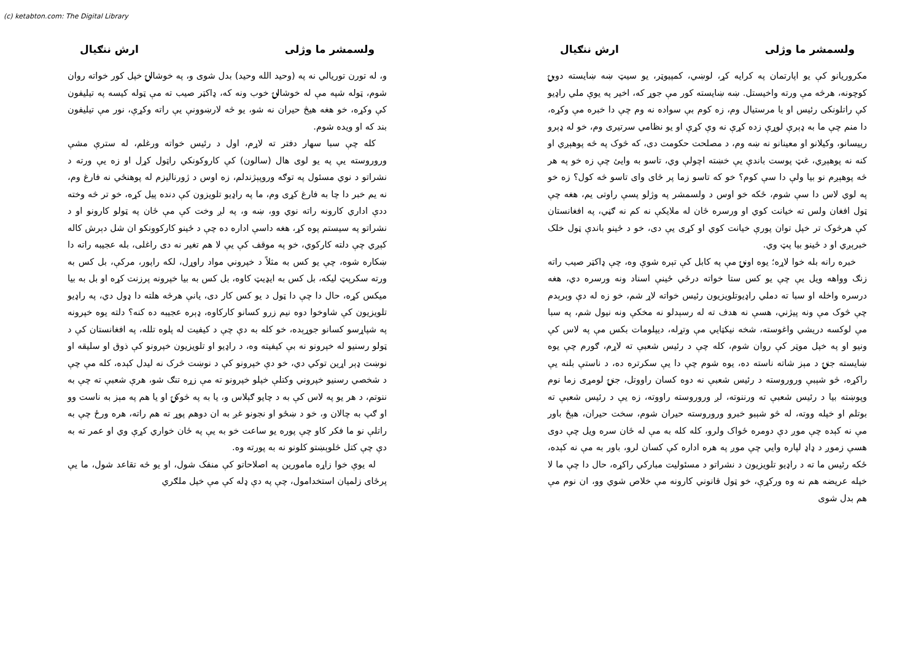(c) ketabton.com: The Digital Library
ولسمشر ما وژلی ارش ننګیال
مکروریانو کې یو اپارتمان په کرایه کړ، لوښي، کمپیوټر، یو سیټ ښه ښایسته دوبۍ کوچونه، هرڅه مې ورته واخیستل. ښه ښایسته کور مې جوړ که، اخیر په یوې ملي راډیو کې راتلونکی رئیس او یا مرستیال وم، زه کوم بې سواده نه وم چې دا خبره مې وکړه، دا منم چې ما به ډېرې لوړې زده کړې نه وې کړې او یو نظامي سرتیری وم، خو له ډېرو رییسانو، وکیلانو او معینانو نه ښه وم، د مصلحت حکومت دی، که څوک په څه پوهېږي او کنه نه پوهېږي، غټ پوست باندې یې خښته اچولې وي، تاسو به وایئ چې زه خو په هر څه پوهېږم نو بیا ولې دا سې کوم؟ خو که تاسو زما پر ځای وای تاسو څه کول؟ زه خو په لوي لاس دا سې شوم، ځکه خو اوس د ولسمشر په وژلو پسې راوتی یم، هغه چې ټول افغان ولس ته خیانت کوي او ورسره ځان له ملایکې نه کم نه ګڼي، په افغانستان کې هرڅوک تر خپل توان پورې خیانت کوي او کړی یې دی، خو د ځینو باندې ټول خلک خبرېږي او د ځینو بیا پټ وي.
خبره رانه بله خوا لاړه؛ یوه اونۍ مې په کابل کې تېره شوې وه، چې ډاکټر صیب راته زنګ وواهه ویل یې چې یو کس ستا خواته درځي ځینې اسناد ونه ورسره دي، هغه درسره واخله او سبا ته دملي راډیوتلویزیون رئیس خواته لاړ شم، خو زه له دې وېرېدم چې څوک مې ونه پیژني، هسې نه هدف ته له رسېدلو نه مخکې ونه نیول شم، په سبا مې لوکسه دریشي واغوسته، شخه نیکټایي مې وتړله، دیپلومات بکس مې په لاس کې ونیو او په خپل موټر کې روان شوم، کله چې د رئیس شعبې ته لاړم، ګورم چې یوه ښایسته جنۍ د مېز شاته ناسته ده، یوه شوم چې دا یې سکرتره ده، د ناستې بلنه یې راکړه، څو شېبې وروروسته د رئیس شعبې نه دوه کسان راووتل، جنۍ لومړی زما نوم وپوښته بیا د رئیس شعبې ته ورننوته، لږ وروروسته راووته، زه یې د رئیس شعبې ته بوتلم او خپله ووته، له څو شېبو خبرو وروروسته حیران شوم، سخت حیران، هېڅ باور مې نه کېده چې موږ دې دومره ځواک ولرو، کله کله به مې له ځان سره ویل چې دوی هسې زموږ د ډاډ لپاره وایي چې موږ په هره اداره کې کسان لرو، باور به مې نه کېده، ځکه رئیس ما ته د راډیو تلویزیون د نشراتو د مسئولیت مبارکي راکړه، حال دا چې ما لا خپله عریضه هم نه وه ورکړې، خو ټول قانوني کارونه مې خلاص شوي وو، ان نوم مې هم بدل شوی
ولسمشر ما وژلی ارش ننګیال
و، له تورن توریالي نه په (وحید الله وحید) بدل شوی و، په خوشالۍ خپل کور خواته روان شوم، ټوله شپه مې له خوشالۍ خوب ونه که، ډاکټر صیب ته مې ټوله کیسه په تیلیفون کې وکړه، خو هغه هیڅ حیران نه شو، یو څه لارښوونې یې راته وکړې، نور مې تیلیفون بند که او ویده شوم.
کله چې سبا سهار دفتر ته لاړم، اول د رئیس خواته ورغلم، له سترې مشې وروروسته یې په یو لوی هال (سالون) کې کاروکونکي راټول کړل او زه یې ورته د نشراتو د نوي مسئول په توګه وروپېژندلم، زه اوس د ژورنالیزم له پوهنځي نه فارغ وم، نه یم خبر دا چا به فارغ کړی وم، ما په راډیو تلویزون کې دنده پیل کړه، خو تر څه وخته ددې اداري کارونه راته نوي وو، ښه و، په لږ وخت کې مې ځان په ټولو کارونو او د نشراتو په سیستم پوه کړ، هغه داسې اداره ده چې د ځینو کارکوونکو ان شل دېرش کاله کېږي چې دلته کارکوي، خو په موقف کې یې لا هم تغیر نه دی راغلی، بله عجیبه راته دا ښکاره شوه، چې یو کس به مثلاً د خپروني مواد راوړل، لکه راپور، مرکې، بل کس به ورته سکرپټ لیکه، بل کس به ایډیټ کاوه، بل کس به بیا خپرونه پرزنت کړه او بل به بیا میکس کړه، حال دا چې دا ټول د یو کس کار دی، یانې هرڅه هلته دا ډول دي، په راډیو تلویزیون کې شاوخوا دوه نیم زرو کسانو کارکاوه، ډېره عجیبه ده کنه؟ دلته یوه خپرونه په شپاړسو کسانو جوړېده، خو کله به دې چې د کیفیت له پلوه تلله، په افغانستان کې د ټولو رسنیو له خپرونو نه بې کیفیته وه، د راډیو او تلویزیون خپرونو کې ذوق او سلیقه او نوښت ډېر اړین توکي دي، خو دې خپرونو کې د نوښت څرک نه لیدل کېده، کله مې چې د شخصي رسنیو خپروني وکتلې خپلو خپرونو ته مې زړه تنګ شو، هرې شعبې ته چې به ننوتم، د هر یو په لاس کې به د چایو ګېلاس و، یا به په څوکۍ او یا هم په مېز به ناست وو او ګپ به چالان و، خو د ښځو او نجونو غږ به ان دوهم پوړ ته هم راته، هره ورځ چې به راتلې نو ما فکر کاو چې پوره یو ساعت خو به یې په ځان خواري کړې وي او عمر ته به دې چې کتل څلوېښتو کلونو نه به پورته وه.
له یوې خوا زاړه مامورین په اصلاحاتو کې منفک شول، او یو څه تقاعد شول، ما یې پرځای زلمیان استخدامول، چې په دې ډله کې مې خپل ملګري